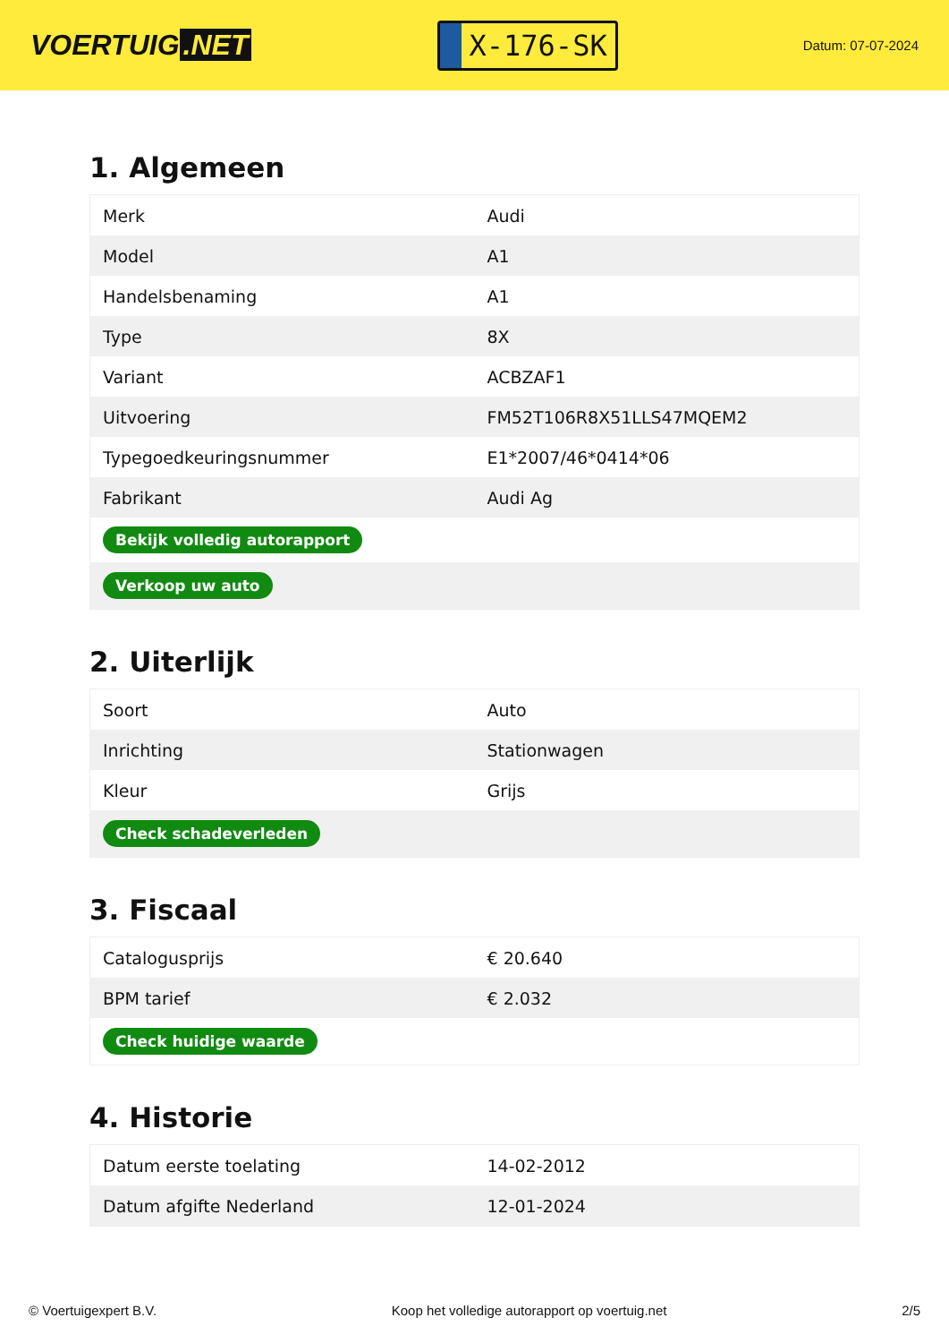VOERTUIG.NET
X-176-SK
Datum: 07-07-2024
1. Algemeen
| Merk | Audi |
| Model | A1 |
| Handelsbenaming | A1 |
| Type | 8X |
| Variant | ACBZAF1 |
| Uitvoering | FM52T106R8X51LLS47MQEM2 |
| Typegoedkeuringsnummer | E1*2007/46*0414*06 |
| Fabrikant | Audi Ag |
| Bekijk volledig autorapport | |
| Verkoop uw auto | |
2. Uiterlijk
| Soort | Auto |
| Inrichting | Stationwagen |
| Kleur | Grijs |
| Check schadeverleden | |
3. Fiscaal
| Catalogusprijs | € 20.640 |
| BPM tarief | € 2.032 |
| Check huidige waarde | |
4. Historie
| Datum eerste toelating | 14-02-2012 |
| Datum afgifte Nederland | 12-01-2024 |
© Voertuigexpert B.V. Koop het volledige autorapport op voertuig.net 2/5